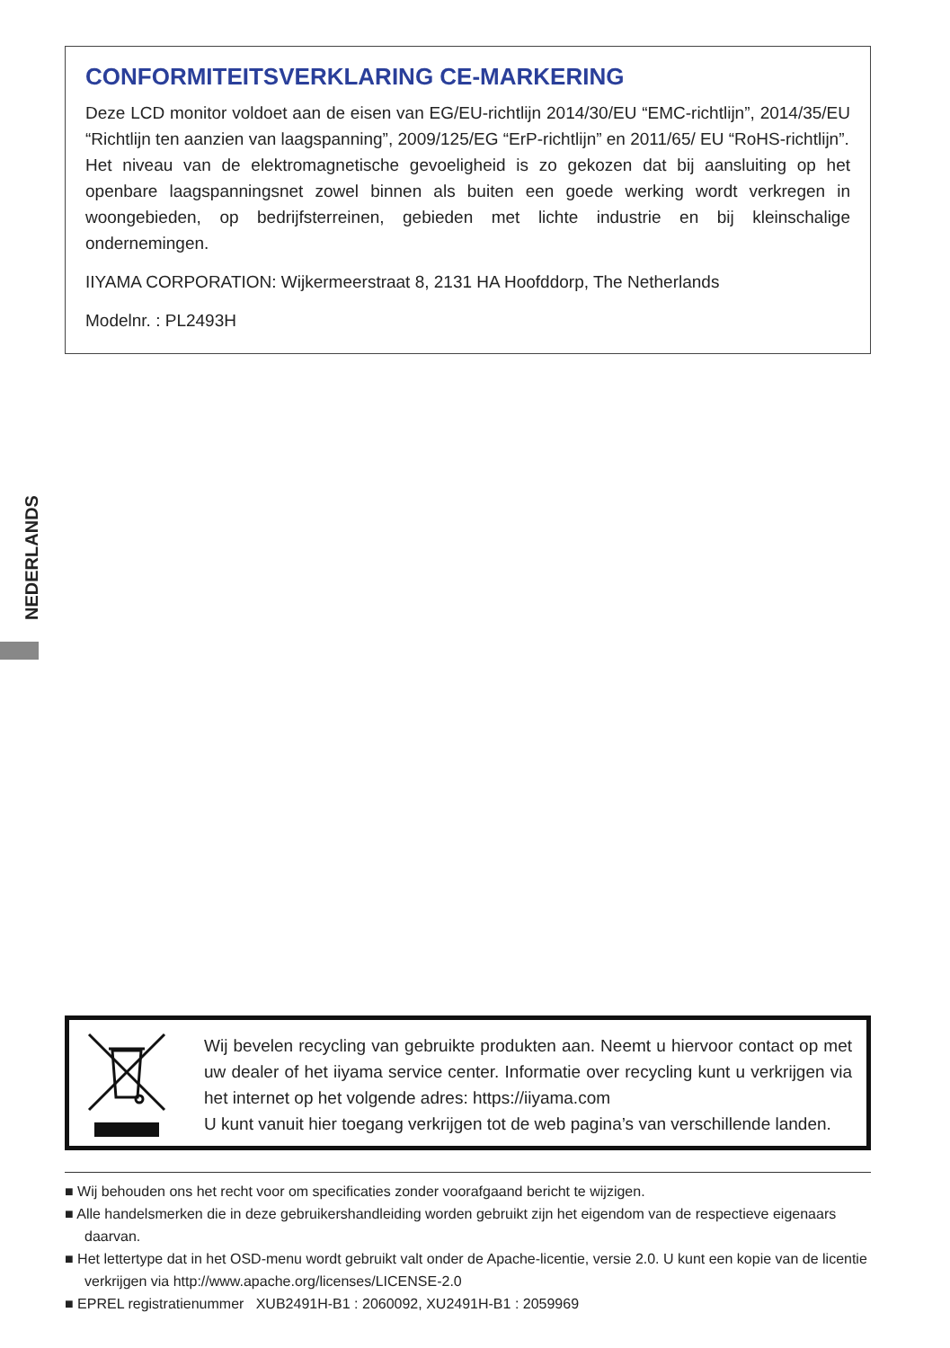CONFORMITEITSVERKLARING CE-MARKERING
Deze LCD monitor voldoet aan de eisen van EG/EU-richtlijn 2014/30/EU “EMC-richtlijn”, 2014/35/EU “Richtlijn ten aanzien van laagspanning”, 2009/125/EG “ErP-richtlijn” en 2011/65/ EU “RoHS-richtlijn”.
Het niveau van de elektromagnetische gevoeligheid is zo gekozen dat bij aansluiting op het openbare laagspanningsnet zowel binnen als buiten een goede werking wordt verkregen in woongebieden, op bedrijfsterreinen, gebieden met lichte industrie en bij kleinschalige ondernemingen.
IIYAMA CORPORATION: Wijkermeerstraat 8, 2131 HA Hoofddorp, The Netherlands
Modelnr. : PL2493H
NEDERLANDS
Wij bevelen recycling van gebruikte produkten aan. Neemt u hiervoor contact op met uw dealer of het iiyama service center. Informatie over recycling kunt u verkrijgen via het internet op het volgende adres: https://iiyama.com
U kunt vanuit hier toegang verkrijgen tot de web pagina’s van verschillende landen.
■ Wij behouden ons het recht voor om specificaties zonder voorafgaand bericht te wijzigen.
■ Alle handelsmerken die in deze gebruikershandleiding worden gebruikt zijn het eigendom van de respectieve eigenaars daarvan.
■ Het lettertype dat in het OSD-menu wordt gebruikt valt onder de Apache-licentie, versie 2.0. U kunt een kopie van de licentie verkrijgen via http://www.apache.org/licenses/LICENSE-2.0
■ EPREL registratienummer XUB2491H-B1 : 2060092, XU2491H-B1 : 2059969